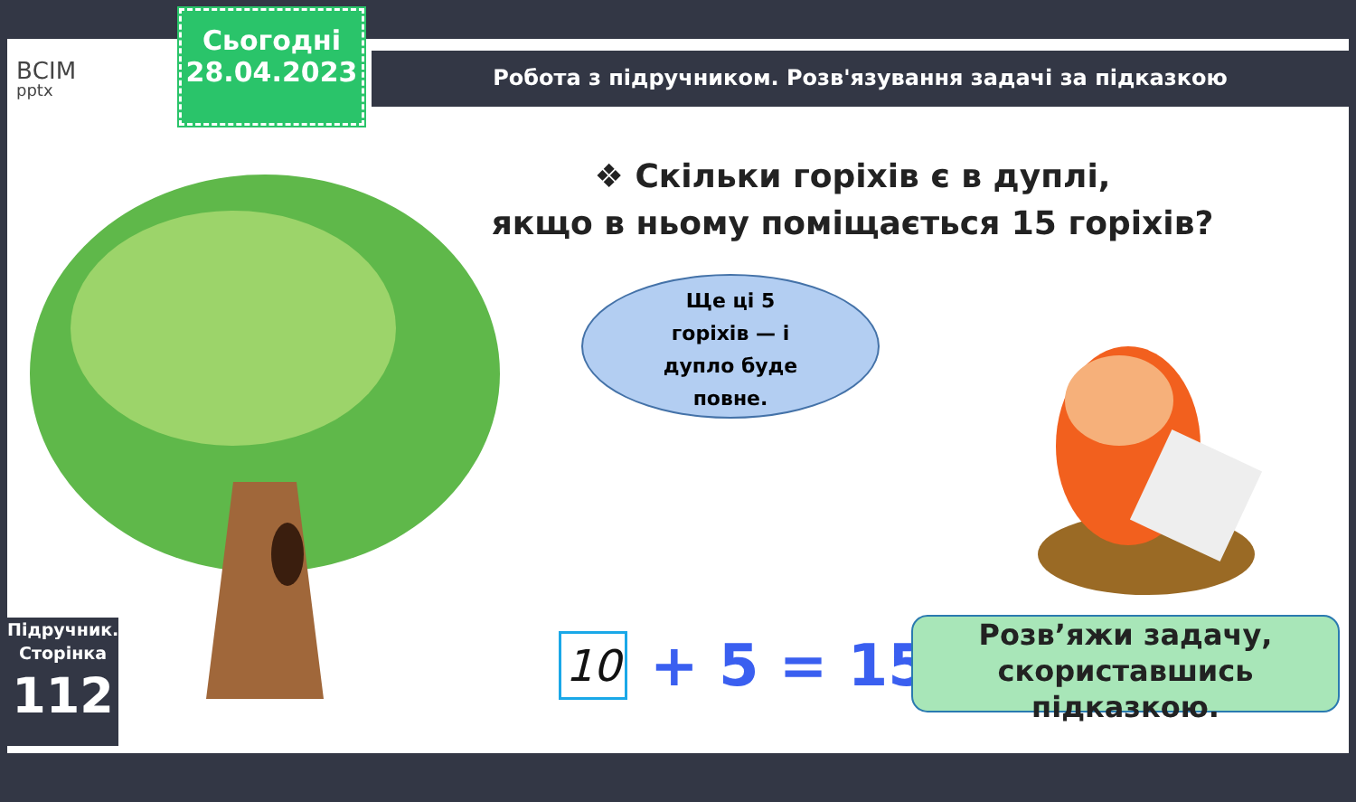ВСІМ
pptx
Сьогодні
28.04.2023
Робота з підручником. Розв'язування задачі за підказкою
❖ Скільки горіхів є в дуплі,
якщо в ньому поміщається 15 горіхів?
Ще ці 5
горіхів — і
дупло буде
повне.
10
+ 5 = 15
Розв’яжи задачу, скориставшись підказкою.
Підручник.
Сторінка
112